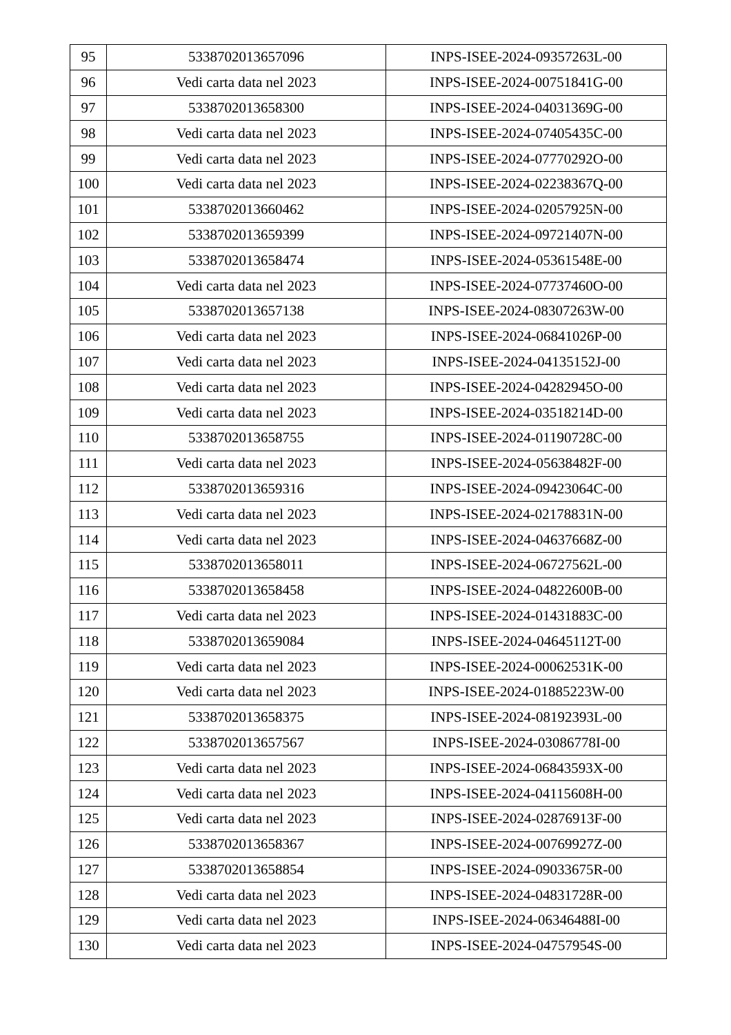| 95 | 5338702013657096 | INPS-ISEE-2024-09357263L-00 |
| 96 | Vedi carta data nel 2023 | INPS-ISEE-2024-00751841G-00 |
| 97 | 5338702013658300 | INPS-ISEE-2024-04031369G-00 |
| 98 | Vedi carta data nel 2023 | INPS-ISEE-2024-07405435C-00 |
| 99 | Vedi carta data nel 2023 | INPS-ISEE-2024-07770292O-00 |
| 100 | Vedi carta data nel 2023 | INPS-ISEE-2024-02238367Q-00 |
| 101 | 5338702013660462 | INPS-ISEE-2024-02057925N-00 |
| 102 | 5338702013659399 | INPS-ISEE-2024-09721407N-00 |
| 103 | 5338702013658474 | INPS-ISEE-2024-05361548E-00 |
| 104 | Vedi carta data nel 2023 | INPS-ISEE-2024-07737460O-00 |
| 105 | 5338702013657138 | INPS-ISEE-2024-08307263W-00 |
| 106 | Vedi carta data nel 2023 | INPS-ISEE-2024-06841026P-00 |
| 107 | Vedi carta data nel 2023 | INPS-ISEE-2024-04135152J-00 |
| 108 | Vedi carta data nel 2023 | INPS-ISEE-2024-04282945O-00 |
| 109 | Vedi carta data nel 2023 | INPS-ISEE-2024-03518214D-00 |
| 110 | 5338702013658755 | INPS-ISEE-2024-01190728C-00 |
| 111 | Vedi carta data nel 2023 | INPS-ISEE-2024-05638482F-00 |
| 112 | 5338702013659316 | INPS-ISEE-2024-09423064C-00 |
| 113 | Vedi carta data nel 2023 | INPS-ISEE-2024-02178831N-00 |
| 114 | Vedi carta data nel 2023 | INPS-ISEE-2024-04637668Z-00 |
| 115 | 5338702013658011 | INPS-ISEE-2024-06727562L-00 |
| 116 | 5338702013658458 | INPS-ISEE-2024-04822600B-00 |
| 117 | Vedi carta data nel 2023 | INPS-ISEE-2024-01431883C-00 |
| 118 | 5338702013659084 | INPS-ISEE-2024-04645112T-00 |
| 119 | Vedi carta data nel 2023 | INPS-ISEE-2024-00062531K-00 |
| 120 | Vedi carta data nel 2023 | INPS-ISEE-2024-01885223W-00 |
| 121 | 5338702013658375 | INPS-ISEE-2024-08192393L-00 |
| 122 | 5338702013657567 | INPS-ISEE-2024-03086778I-00 |
| 123 | Vedi carta data nel 2023 | INPS-ISEE-2024-06843593X-00 |
| 124 | Vedi carta data nel 2023 | INPS-ISEE-2024-04115608H-00 |
| 125 | Vedi carta data nel 2023 | INPS-ISEE-2024-02876913F-00 |
| 126 | 5338702013658367 | INPS-ISEE-2024-00769927Z-00 |
| 127 | 5338702013658854 | INPS-ISEE-2024-09033675R-00 |
| 128 | Vedi carta data nel 2023 | INPS-ISEE-2024-04831728R-00 |
| 129 | Vedi carta data nel 2023 | INPS-ISEE-2024-06346488I-00 |
| 130 | Vedi carta data nel 2023 | INPS-ISEE-2024-04757954S-00 |